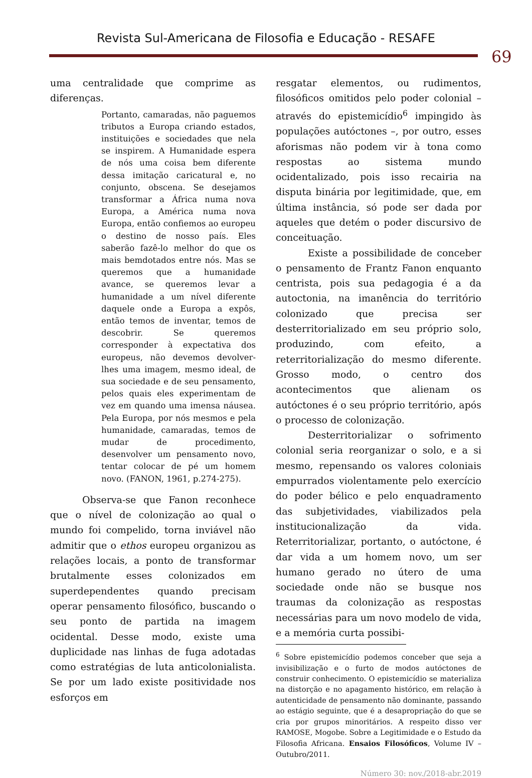Revista Sul-Americana de Filosofia e Educação - RESAFE
69
uma centralidade que comprime as diferenças.
Portanto, camaradas, não paguemos tributos a Europa criando estados, instituições e sociedades que nela se inspirem. A Humanidade espera de nós uma coisa bem diferente dessa imitação caricatural e, no conjunto, obscena. Se desejamos transformar a África numa nova Europa, a América numa nova Europa, então confiemos ao europeu o destino de nosso país. Eles saberão fazê-lo melhor do que os mais bemdotados entre nós. Mas se queremos que a humanidade avance, se queremos levar a humanidade a um nível diferente daquele onde a Europa a expôs, então temos de inventar, temos de descobrir. Se queremos corresponder à expectativa dos europeus, não devemos devolver-lhes uma imagem, mesmo ideal, de sua sociedade e de seu pensamento, pelos quais eles experimentam de vez em quando uma imensa náusea. Pela Europa, por nós mesmos e pela humanidade, camaradas, temos de mudar de procedimento, desenvolver um pensamento novo, tentar colocar de pé um homem novo. (FANON, 1961, p.274-275).
Observa-se que Fanon reconhece que o nível de colonização ao qual o mundo foi compelido, torna inviável não admitir que o ethos europeu organizou as relações locais, a ponto de transformar brutalmente esses colonizados em superdependentes quando precisam operar pensamento filosófico, buscando o seu ponto de partida na imagem ocidental. Desse modo, existe uma duplicidade nas linhas de fuga adotadas como estratégias de luta anticolonialista. Se por um lado existe positividade nos esforços em
resgatar elementos, ou rudimentos, filosóficos omitidos pelo poder colonial – através do epistemicídio<sup>6</sup> impingido às populações autóctones –, por outro, esses aforismas não podem vir à tona como respostas ao sistema mundo ocidentalizado, pois isso recairia na disputa binária por legitimidade, que, em última instância, só pode ser dada por aqueles que detém o poder discursivo de conceituação.
Existe a possibilidade de conceber o pensamento de Frantz Fanon enquanto centrista, pois sua pedagogia é a da autoctonia, na imanência do território colonizado que precisa ser desterritorializado em seu próprio solo, produzindo, com efeito, a reterritorialização do mesmo diferente. Grosso modo, o centro dos acontecimentos que alienam os autóctones é o seu próprio território, após o processo de colonização.
Desterritorializar o sofrimento colonial seria reorganizar o solo, e a si mesmo, repensando os valores coloniais empurrados violentamente pelo exercício do poder bélico e pelo enquadramento das subjetividades, viabilizados pela institucionalização da vida. Reterritorializar, portanto, o autóctone, é dar vida a um homem novo, um ser humano gerado no útero de uma sociedade onde não se busque nos traumas da colonização as respostas necessárias para um novo modelo de vida, e a memória curta possibi-
<sup>6</sup> Sobre epistemicídio podemos conceber que seja a invisibilização e o furto de modos autóctones de construir conhecimento. O epistemicídio se materializa na distorção e no apagamento histórico, em relação à autenticidade de pensamento não dominante, passando ao estágio seguinte, que é a desapropriação do que se cria por grupos minoritários. A respeito disso ver RAMOSE, Mogobe. Sobre a Legitimidade e o Estudo da Filosofia Africana. Ensaios Filosóficos, Volume IV – Outubro/2011.
Número 30: nov./2018-abr.2019